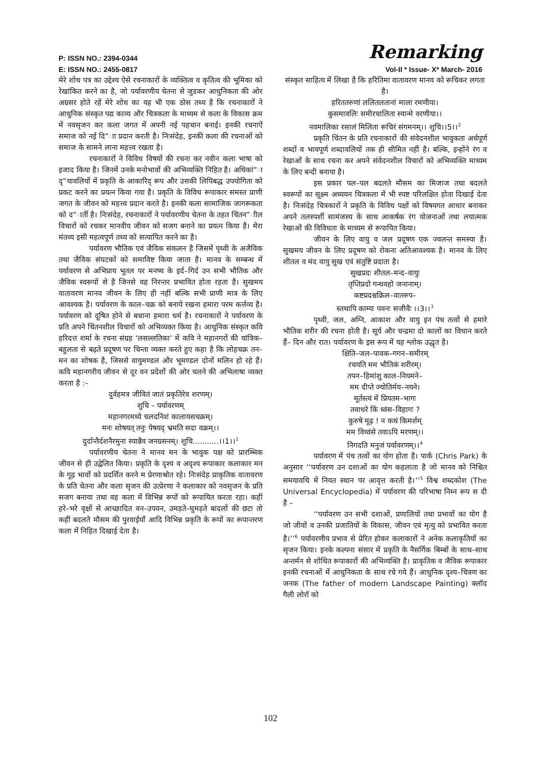P: ISSN NO.: 2394-0344 Remarking
E: ISSN NO.: 2455-0817 Vol-II * Issue- X* March- 2016
मेरे शोध पत्र का उद्देश्य ऐसे रचनाकारों के व्यक्तित्व व कृतित्व की भूमिका को रेखांकित करने का है, जो पर्यावरणीय चेतना से जुडकर आधुनिकता की ओर अग्रसर होते रहें मेरे शोध का यह भी एक ठोस तथ्य है कि रचनाकारों ने आधुनिक संस्कृत पद्य काव्य और चित्रकला के माध्यम से कला के विकास क्रम में नवसृजन कर कला जगत में अपनी नई पहचान बनाई। इनकी रचनाऐं समाज को नई दि”ाा प्रदान करती है। निःसंदेह, इनकी कला की रचनाओं को समाज के सामने लाना महत्त्व रखता है।
रचनाकारों ने विविध विषयों की रचना कर नवीन कला भाषा को इजाद किया है। जिनमें उनके मनोभावों की अभिव्यक्ति निहित है। अधिकां”ा दृ”यावलियों में प्रकृति के आकारिद् रूप और उसकी लिपिबद्ध उपयोगिता को प्रकट करने का प्रयत्न किया गया है। प्रकृति के विविध रूपाकार समस्त प्राणी जगत के जीवन को महत्त्व प्रदान करते है। इनकी कला सामाजिक जागरूकता को द”ार्ती है। निःसंदेह, रचनाकारों ने पर्यावरणीय चेतना के तहत चिंतन”ाील विचारों को रचकर मानवीय जीवन को सजग बनाने का प्रयत्न किया है। मेरा मंतव्य इसी महत्वपूर्ण तथ्य को सत्यापित करने का है।
पर्यावरण भौतिक एवं जैविक संकलन है जिसमें पृथ्वी के अजैविक तथा जैविक संघटकों को समाविष्ट किया जाता है। मानव के सम्बन्ध में पर्यावरण से अभिप्राय भूतल पर मनष्य के इर्द–गिर्द उन सभी भौतिक और जैविक स्वरूपों से है जिनसे वह निरन्तर प्रभावित होता रहता है। सुखमय वातावरण मानव जीवन के लिए ही नहीं बल्कि सभी प्राणी मात्र के लिए आवश्यक है। पर्यावरण के काल–चक्र को बनाये रखना हमारा परम कर्त्तव्य है। पर्यावरण को दूषित होने से बचाना हमारा धर्म है। रचनाकारों ने पर्यावरण के प्रति अपने चिंतनशील विचारों को अभिव्यक्त किया है। आधुनिक संस्कृत कवि हरिदत्त शर्मा के रचना संग्रह ‘लसल्लतिका’ में कवि ने महानगरों की यांत्रिक–बहुलता से बढ़ते प्रदूषण पर चिन्ता व्यक्त करते हुए कहा है कि लोहचक्र तन–मन का शोषक है, जिससे वायुमण्डल और भूमण्डल दोनों मलिन हो रहे हैं। कवि महानगरीय जीवन से दूर वन प्रदेशों की ओर चलने की अभिलाषा व्यक्त करता है :–
दुर्वहमत्र जीवितं जातं प्रकृतिरेव शरणम्।
शुचि – पर्यावरणम्
महानगरमध्ये चलदनिशं कालायसचक्रम्।
मनः शोषयत् तनुः पेषयद् भ्रमति सदा वक्रम्।।
दुर्दान्तैर्दशनैरमुना स्यान्नैव जनग्रसनम्। शुचि...........।।1।।<sup>1</sup>
पर्यावरणीय चेतना ने मानव मन के भावुक पक्ष को प्रारम्भिक जीवन से ही उद्वेलित किया। प्रकृति के दृश्य व अदृश्य रूपाकार कलाकार मन के गूढ़ भावों को प्रदर्शित करने म प्रेरणाश्रोत रहे। निःसंदेह प्राकृतिक वातावरण के प्रति चेतना और कला सृजन की उत्प्रेरणा ने कलाकार को नवसृजन के प्रति सजग बनाया तथा वह कला में विभिन्न रूपों को रूपायित करता रहा। कहीं हरे–भरे वृक्षों से आच्छादित वन–उपवन, उमड़ते–घुमड़ते बादलों की छटा तो कहीं बदलते मौसम की पुरवाईयाँ आदि विभिन्न प्रकृति के रूपों का रूपान्तरण कला में निहित दिखाई देता है।
संस्कृत साहित्य में लिखा है कि हरितिमा वातावरण मानव को रूचिकर लगता है।
हरिततरुणां ललितलतानां माला रमणीया।
कुसमावलिः समीरचालिता स्यान्मे वरणीया।।
नवमालिका रसालं मिलिता रूचिरं संगमनम्।। शुचि।।5।।<sup>2</sup>
प्रकृति चिंतन के प्रति रचनाकारों की संवेदनशील भावुकता अर्थपूर्ण शब्दों व भावपूर्ण शब्दावलियों तक ही सीमित नहीं है। बल्कि, इन्होंने रंग व रेखाओं के साथ रचना कर अपने संवेदनशील विचारों को अभिव्यक्ति माध्यम के लिए बन्दी बनाया है।
इस प्रकार पल–पल बदलते मौसम का मिजाज तथा बदलते स्वरूपों का सूक्ष्म अध्ययन चित्रकला में भी स्पष्ट परिलक्षित होता दिखाई देता है। निःसंदेह चित्रकारों ने प्रकृति के विविध पक्षों को विषयगत आधार बनाकर अपने तलस्पर्शी सामंजस्य के साथ आकर्षक रंग योजनाओं तथा लयात्मक रेखाओं की विविधता के माध्यम से रूपायित किया।
जीवन के लिए वायु व जल प्रदूषण एक ज्वलन्त समस्या है। सुखमय जीवन के लिए प्रदूषण को रोकना अतिआवश्यक है। मानव के लिए शीतल व मंद वायु सुख एवं संतुष्टि प्रदाता है।
सुखप्रदः शीतल–मन्द–वायुः
तृप्तिप्रदो गन्धवहो जनानाम्।
कष्टप्रदश्चक्रिल–वातरुप–
स्तथापि काम्यः पवनः सजीवैः ।।3।।<sup>3</sup>
पृथ्वी, जल, अग्नि, आकाश और वायु इन पंच तत्वों से हमारे भौतिक शरीर की रचना होती है। सूर्य और चन्द्रमा दो कालों का विधान करते हैं– दिन और रात। पर्यावरण के इस रूप में यह श्लोक उद्धृत है।
क्षिति–जल–पावक–गगन–समीरम्
रचयति मम भौतिकं शरीरम्।
तपन–हिमांशु काल–नियमने–
मम दीप्ते ज्योतिर्मय–नयने।
मूर्तस्त्वं में प्रियतम–भागः
तवाधरे किं ध्वंस–विहागः ?
कुरुषे मूढ़ ! न कथं किमर्शम्
मम विध्वंसे तवाऽपि मरणम्।।
निगदति मनुजं पर्यावरणम्।।<sup>4</sup>
पर्यावरण में पंच तत्वों का योग होता है। पार्क (Chris Park) के अनुसार ‘‘पर्यावरण उन दशाओं का योग कहलाता है जो मानव को निश्चित समयावधि में नियत स्थान पर आवृत्त करती है।’’<sup>5</sup> विश्व शब्दकोश (The Universal Encyclopedia) में पर्यावरण की परिभाषा निम्न रूप स दी है –
‘‘पर्यावरण उन सभी दशाओं, प्रणालियों तथा प्रभावों का योग है जो जीवों व उनकी प्रजातियों के विकास, जीवन एवं मृत्यु को प्रभावित करता है।’’<sup>6</sup> पर्यावरणीय प्रभाव से प्रेरित होकर कलाकारों ने अनेक कलाकृतियों का सृजन किया। इनके कल्पना संसार में प्रकृति के नैसर्गिक बिम्बों के साथ–साथ अन्तर्मन से शोधित रूपाकारों की अभिव्यक्ति है। प्राकृतिक व जैविक रूपाकार इनकी रचनाओं में आधुनिकता के साथ रचे गये हैं। आधुनिक दृश्य–चित्रण का जनक (The father of modern Landscape Painting) क्लॉद गैली लोरॉ को
102